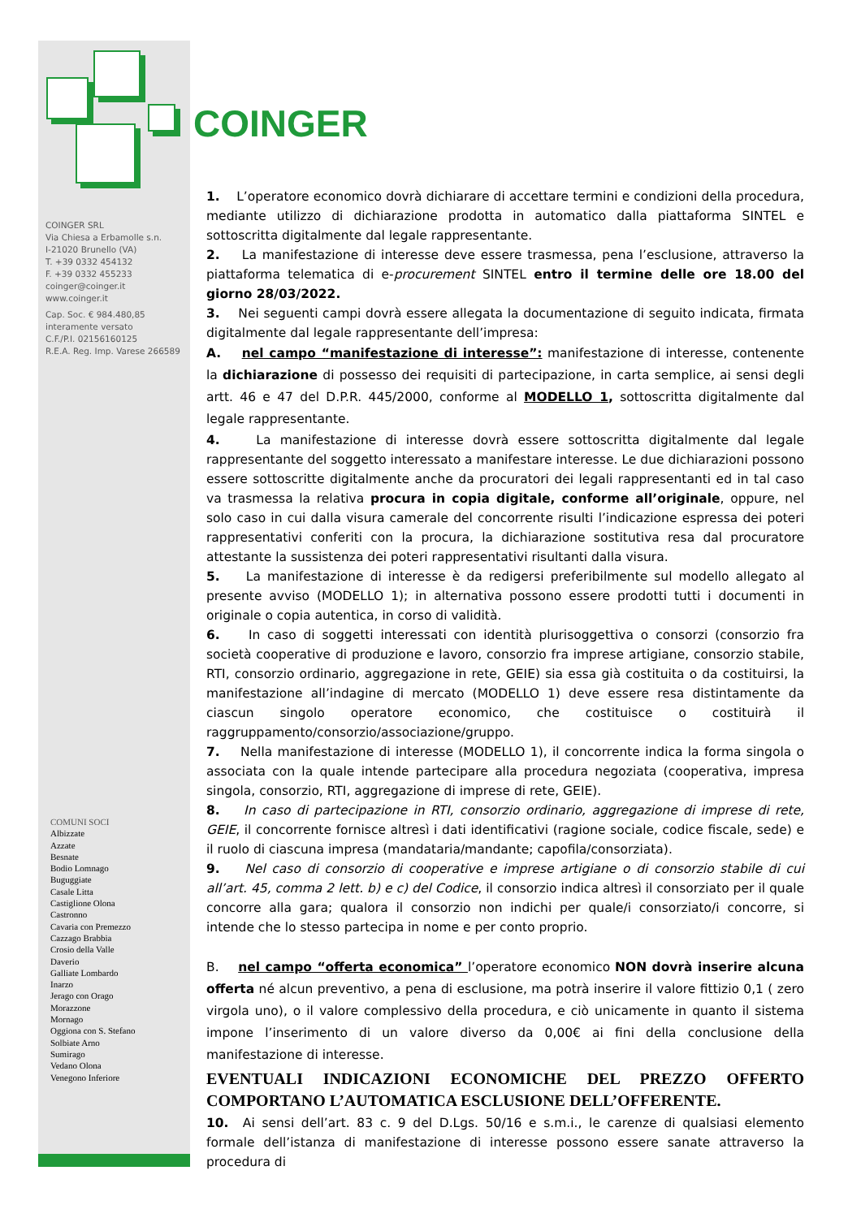COINGER SRL
Via Chiesa a Erbamolle s.n.
I-21020 Brunello (VA)
T. +39 0332 454132
F. +39 0332 455233
coinger@coinger.it
www.coinger.it
Cap. Soc. € 984.480,85
interamente versato
C.F./P.I. 02156160125
R.E.A. Reg. Imp. Varese 266589
COMUNI SOCI
Albizzate
Azzate
Besnate
Bodio Lomnago
Buguggiate
Casale Litta
Castiglione Olona
Castronno
Cavaria con Premezzo
Cazzago Brabbia
Crosio della Valle
Daverio
Galliate Lombardo
Inarzo
Jerago con Orago
Morazzone
Mornago
Oggiona con S. Stefano
Solbiate Arno
Sumirago
Vedano Olona
Venegono Inferiore
COINGER
1. L’operatore economico dovrà dichiarare di accettare termini e condizioni della procedura, mediante utilizzo di dichiarazione prodotta in automatico dalla piattaforma SINTEL e sottoscritta digitalmente dal legale rappresentante.
2. La manifestazione di interesse deve essere trasmessa, pena l’esclusione, attraverso la piattaforma telematica di e-procurement SINTEL entro il termine delle ore 18.00 del giorno 28/03/2022.
3. Nei seguenti campi dovrà essere allegata la documentazione di seguito indicata, firmata digitalmente dal legale rappresentante dell’impresa:
A. nel campo “manifestazione di interesse”: manifestazione di interesse, contenente la dichiarazione di possesso dei requisiti di partecipazione, in carta semplice, ai sensi degli artt. 46 e 47 del D.P.R. 445/2000, conforme al MODELLO 1, sottoscritta digitalmente dal legale rappresentante.
4. La manifestazione di interesse dovrà essere sottoscritta digitalmente dal legale rappresentante del soggetto interessato a manifestare interesse. Le due dichiarazioni possono essere sottoscritte digitalmente anche da procuratori dei legali rappresentanti ed in tal caso va trasmessa la relativa procura in copia digitale, conforme all’originale, oppure, nel solo caso in cui dalla visura camerale del concorrente risulti l’indicazione espressa dei poteri rappresentativi conferiti con la procura, la dichiarazione sostitutiva resa dal procuratore attestante la sussistenza dei poteri rappresentativi risultanti dalla visura.
5. La manifestazione di interesse è da redigersi preferibilmente sul modello allegato al presente avviso (MODELLO 1); in alternativa possono essere prodotti tutti i documenti in originale o copia autentica, in corso di validità.
6. In caso di soggetti interessati con identità plurisoggettiva o consorzi (consorzio fra società cooperative di produzione e lavoro, consorzio fra imprese artigiane, consorzio stabile, RTI, consorzio ordinario, aggregazione in rete, GEIE) sia essa già costituita o da costituirsi, la manifestazione all’indagine di mercato (MODELLO 1) deve essere resa distintamente da ciascun singolo operatore economico, che costituisce o costituirà il raggruppamento/consorzio/associazione/gruppo.
7. Nella manifestazione di interesse (MODELLO 1), il concorrente indica la forma singola o associata con la quale intende partecipare alla procedura negoziata (cooperativa, impresa singola, consorzio, RTI, aggregazione di imprese di rete, GEIE).
8. In caso di partecipazione in RTI, consorzio ordinario, aggregazione di imprese di rete, GEIE, il concorrente fornisce altresì i dati identificativi (ragione sociale, codice fiscale, sede) e il ruolo di ciascuna impresa (mandataria/mandante; capofila/consorziata).
9. Nel caso di consorzio di cooperative e imprese artigiane o di consorzio stabile di cui all’art. 45, comma 2 lett. b) e c) del Codice, il consorzio indica altresì il consorziato per il quale concorre alla gara; qualora il consorzio non indichi per quale/i consorziato/i concorre, si intende che lo stesso partecipa in nome e per conto proprio.
B. nel campo “offerta economica” l’operatore economico NON dovrà inserire alcuna offerta né alcun preventivo, a pena di esclusione, ma potrà inserire il valore fittizio 0,1 ( zero virgola uno), o il valore complessivo della procedura, e ciò unicamente in quanto il sistema impone l’inserimento di un valore diverso da 0,00€ ai fini della conclusione della manifestazione di interesse.
EVENTUALI INDICAZIONI ECONOMICHE DEL PREZZO OFFERTO COMPORTANO L’AUTOMATICA ESCLUSIONE DELL’OFFERENTE.
10. Ai sensi dell’art. 83 c. 9 del D.Lgs. 50/16 e s.m.i., le carenze di qualsiasi elemento formale dell’istanza di manifestazione di interesse possono essere sanate attraverso la procedura di